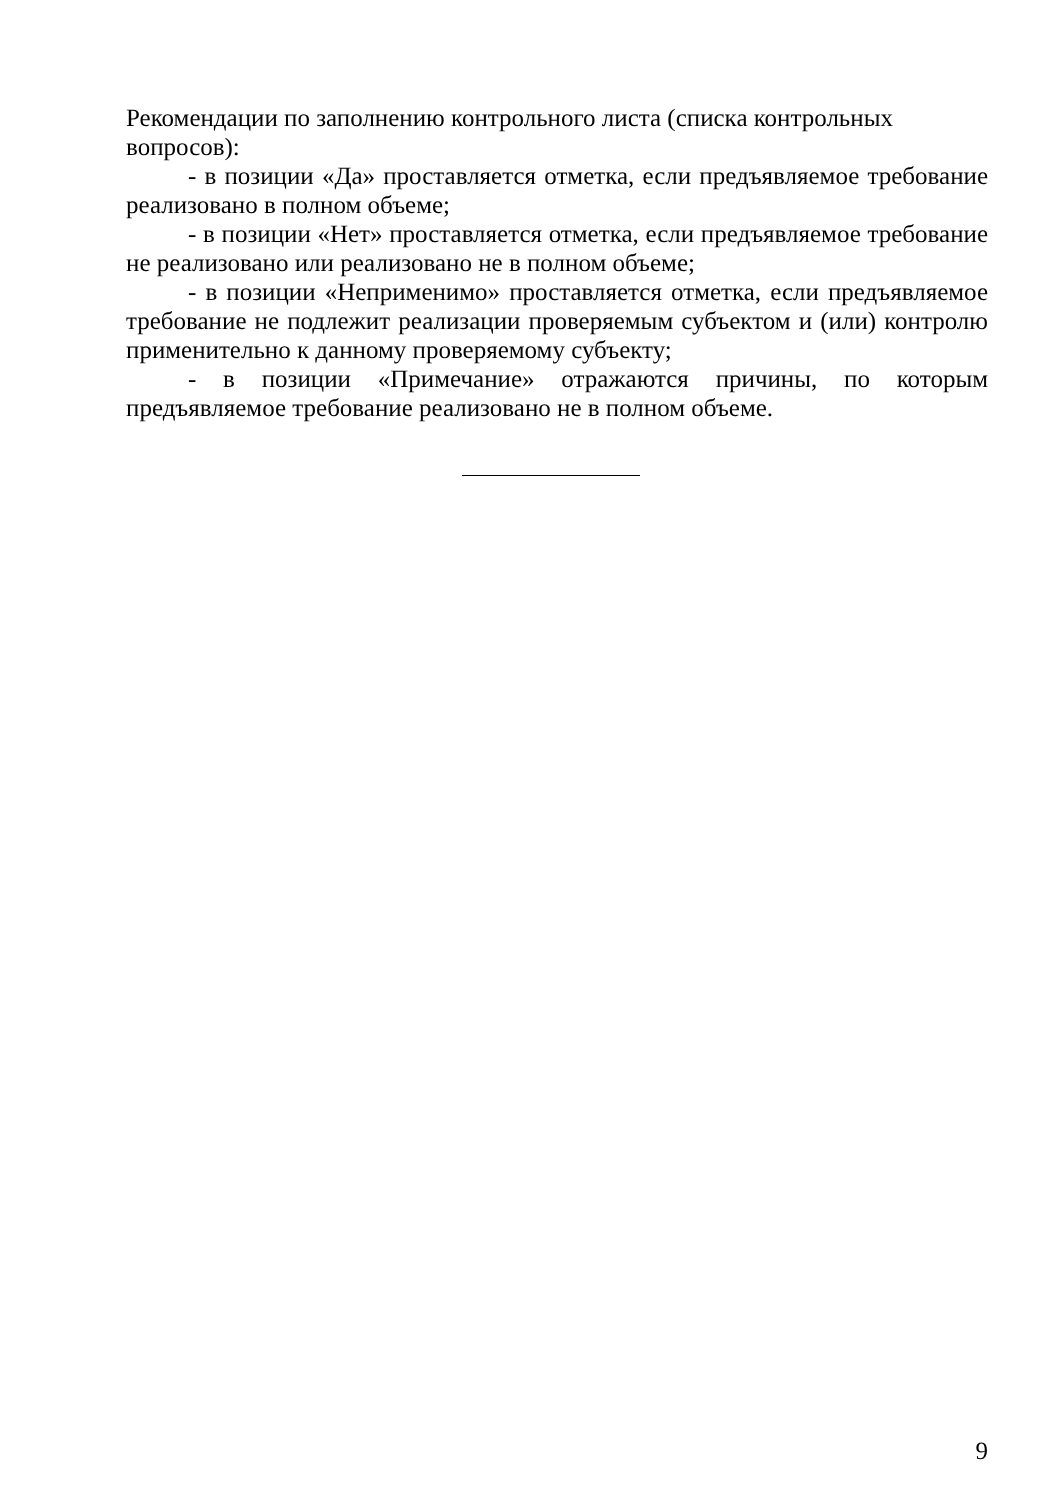Рекомендации по заполнению контрольного листа (списка контрольных вопросов):
- в позиции «Да» проставляется отметка, если предъявляемое требование реализовано в полном объеме;
- в позиции «Нет» проставляется отметка, если предъявляемое требование не реализовано или реализовано не в полном объеме;
- в позиции «Неприменимо» проставляется отметка, если предъявляемое требование не подлежит реализации проверяемым субъектом и (или) контролю применительно к данному проверяемому субъекту;
- в позиции «Примечание» отражаются причины, по которым предъявляемое требование реализовано не в полном объеме.
9